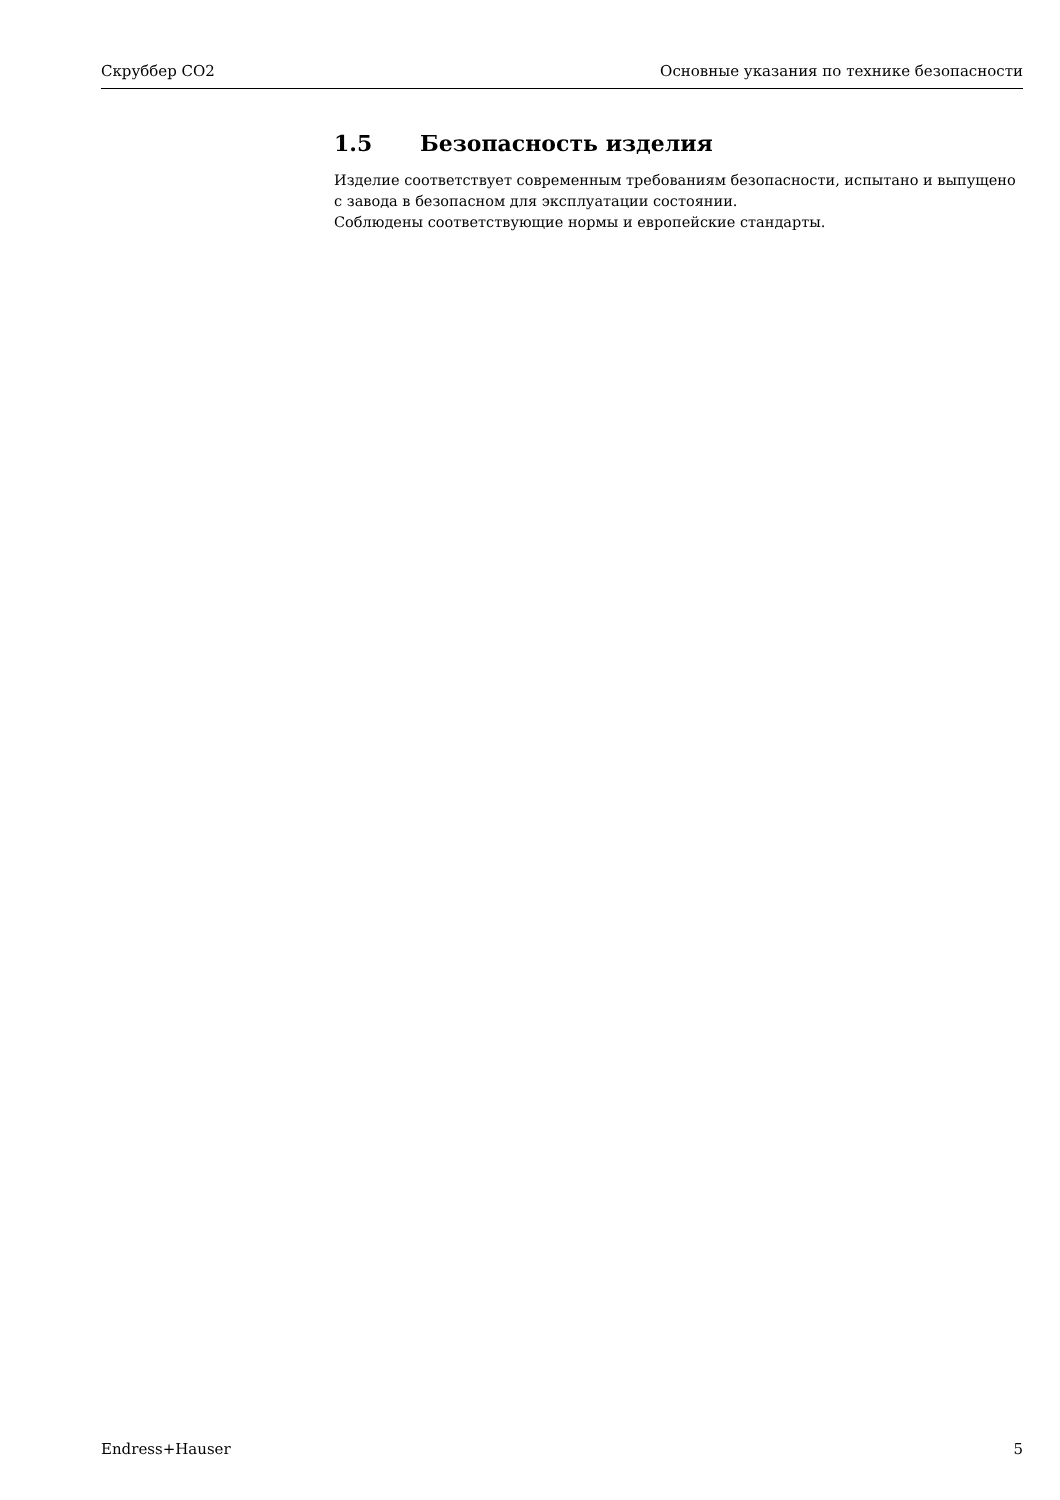Скруббер CO2 Основные указания по технике безопасности
1.5 Безопасность изделия
Изделие соответствует современным требованиям безопасности, испытано и выпущено с завода в безопасном для эксплуатации состоянии.
Соблюдены соответствующие нормы и европейские стандарты.
Endress+Hauser 5